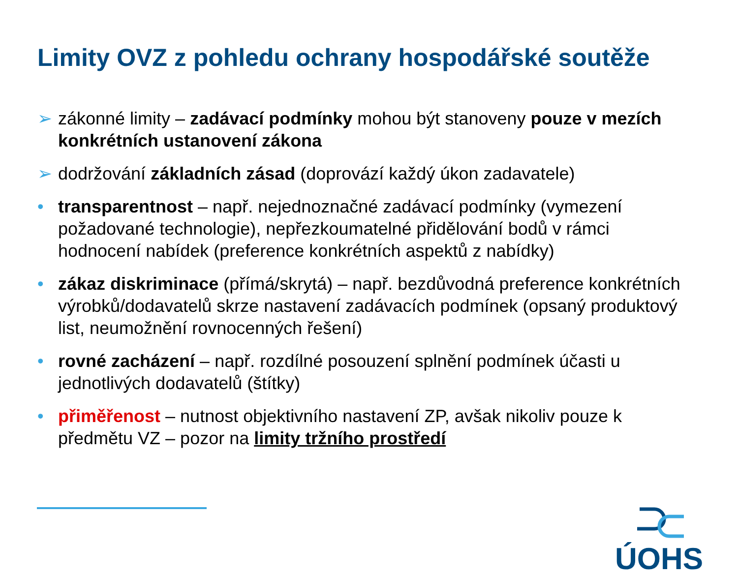Limity OVZ z pohledu ochrany hospodářské soutěže
➢ zákonné limity – zadávací podmínky mohou být stanoveny pouze v mezích konkrétních ustanovení zákona
➢ dodržování základních zásad (doprovází každý úkon zadavatele)
• transparentnost – např. nejednoznačné zadávací podmínky (vymezení požadované technologie), nepřezkoumatelné přidělování bodů v rámci hodnocení nabídek (preference konkrétních aspektů z nabídky)
• zákaz diskriminace (přímá/skrytá) – např. bezdůvodná preference konkrétních výrobků/dodavatelů skrze nastavení zadávacích podmínek (opsaný produktový list, neumožnění rovnocenných řešení)
• rovné zacházení – např. rozdílné posouzení splnění podmínek účasti u jednotlivých dodavatelů (štítky)
• přiměřenost – nutnost objektivního nastavení ZP, avšak nikoliv pouze k předmětu VZ – pozor na limity tržního prostředí
ÚOHS